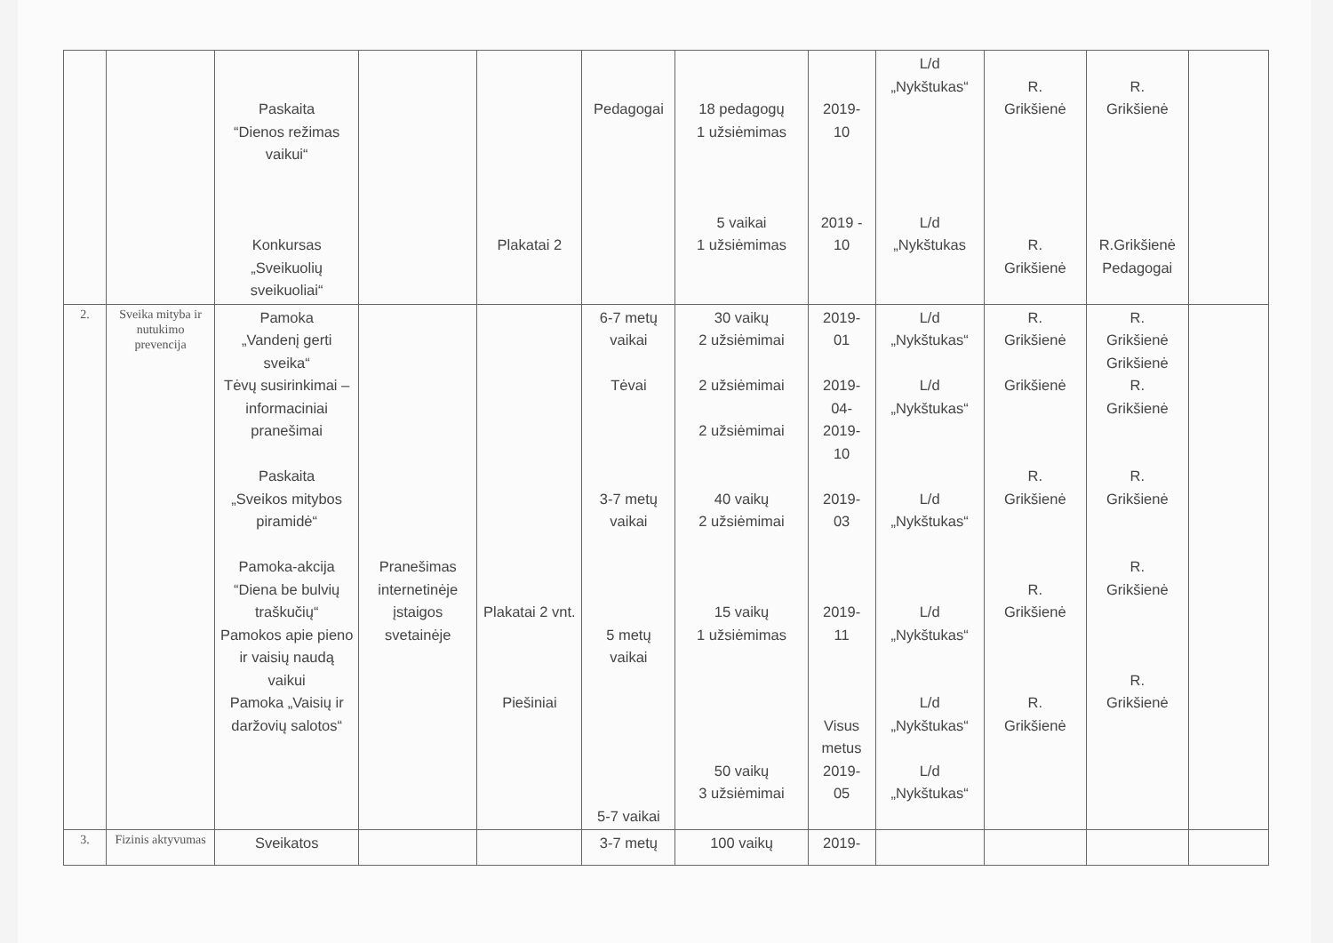| | | Paskaita “Dienos režimas vaikui“ Konkursas „Sveikuolių sveikuoliai“ | | Plakatai 2 | Pedagogai | 18 pedagogų 1 užsiėmimas 5 vaikai 1 užsiėmimas | 2019- 10 2019 - 10 | L/d „Nykštukas“ L/d „Nykštukas | R. Grikšienė R. Grikšienė | R. Grikšienė R.Grikšienė Pedagogai | |
| 2. | Sveika mityba ir nutukimo prevencija | Pamoka „Vandenį gerti sveika“ Tėvų susirinkimai – informaciniai pranešimai Paskaita „Sveikos mitybos piramidė“ Pamoka-akcija “Diena be bulvių traškučių“ Pamokos apie pieno ir vaisių naudą vaikui Pamoka „Vaisių ir daržovių salotos“ | Pranešimas internetinėje įstaigos svetainėje | Plakatai 2 vnt. Piešiniai | 6-7 metų vaikai Tėvai 3-7 metų vaikai 5 metų vaikai 5-7 vaikai | 30 vaikų 2 užsiėmimai 2 užsiėmimai 2 užsiėmimai 40 vaikų 2 užsiėmimai 15 vaikų 1 užsiėmimas 50 vaikų 3 užsiėmimai | 2019- 01 2019- 04- 2019- 10 2019- 03 2019- 11 Visus metus 2019- 05 | L/d „Nykštukas“ L/d „Nykštukas“ L/d „Nykštukas“ L/d „Nykštukas“ L/d „Nykštukas“ L/d „Nykštukas“ | R. Grikšienė Grikšienė R. Grikšienė R. Grikšienė R. Grikšienė | R. Grikšienė Grikšienė R. Grikšienė R. Grikšienė R. Grikšienė R. Grikšienė | |
| 3. | Fizinis aktyvumas | Sveikatos | | | 3-7 metų | 100 vaikų | 2019- | | | | |